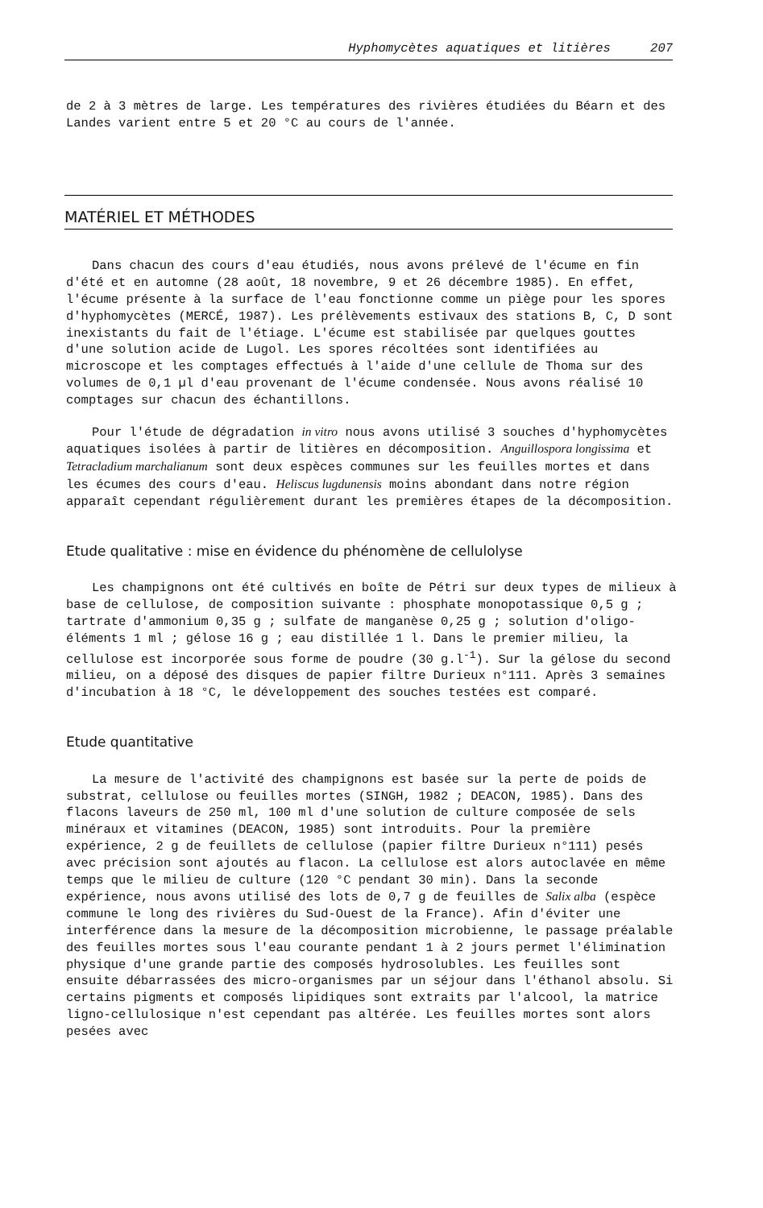Hyphomycètes aquatiques et litières 207
de 2 à 3 mètres de large. Les températures des rivières étudiées du Béarn et des Landes varient entre 5 et 20 °C au cours de l'année.
MATÉRIEL ET MÉTHODES
Dans chacun des cours d'eau étudiés, nous avons prélevé de l'écume en fin d'été et en automne (28 août, 18 novembre, 9 et 26 décembre 1985). En effet, l'écume présente à la surface de l'eau fonctionne comme un piège pour les spores d'hyphomycètes (MERCÉ, 1987). Les prélèvements estivaux des stations B, C, D sont inexistants du fait de l'étiage. L'écume est stabilisée par quelques gouttes d'une solution acide de Lugol. Les spores récoltées sont identifiées au microscope et les comptages effectués à l'aide d'une cellule de Thoma sur des volumes de 0,1 µl d'eau provenant de l'écume condensée. Nous avons réalisé 10 comptages sur chacun des échantillons.
Pour l'étude de dégradation in vitro nous avons utilisé 3 souches d'hyphomycètes aquatiques isolées à partir de litières en décomposition. Anguillospora longissima et Tetracladium marchalianum sont deux espèces communes sur les feuilles mortes et dans les écumes des cours d'eau. Heliscus lugdunensis moins abondant dans notre région apparaît cependant régulièrement durant les premières étapes de la décomposition.
Etude qualitative : mise en évidence du phénomène de cellulolyse
Les champignons ont été cultivés en boîte de Pétri sur deux types de milieux à base de cellulose, de composition suivante : phosphate monopotassique 0,5 g ; tartrate d'ammonium 0,35 g ; sulfate de manganèse 0,25 g ; solution d'oligo-éléments 1 ml ; gélose 16 g ; eau distillée 1 l. Dans le premier milieu, la cellulose est incorporée sous forme de poudre (30 g.l<sup>-1</sup>). Sur la gélose du second milieu, on a déposé des disques de papier filtre Durieux n°111. Après 3 semaines d'incubation à 18 °C, le développement des souches testées est comparé.
Etude quantitative
La mesure de l'activité des champignons est basée sur la perte de poids de substrat, cellulose ou feuilles mortes (SINGH, 1982 ; DEACON, 1985). Dans des flacons laveurs de 250 ml, 100 ml d'une solution de culture composée de sels minéraux et vitamines (DEACON, 1985) sont introduits. Pour la première expérience, 2 g de feuillets de cellulose (papier filtre Durieux n°111) pesés avec précision sont ajoutés au flacon. La cellulose est alors autoclavée en même temps que le milieu de culture (120 °C pendant 30 min). Dans la seconde expérience, nous avons utilisé des lots de 0,7 g de feuilles de Salix alba (espèce commune le long des rivières du Sud-Ouest de la France). Afin d'éviter une interférence dans la mesure de la décomposition microbienne, le passage préalable des feuilles mortes sous l'eau courante pendant 1 à 2 jours permet l'élimination physique d'une grande partie des composés hydrosolubles. Les feuilles sont ensuite débarrassées des micro-organismes par un séjour dans l'éthanol absolu. Si certains pigments et composés lipidiques sont extraits par l'alcool, la matrice ligno-cellulosique n'est cependant pas altérée. Les feuilles mortes sont alors pesées avec